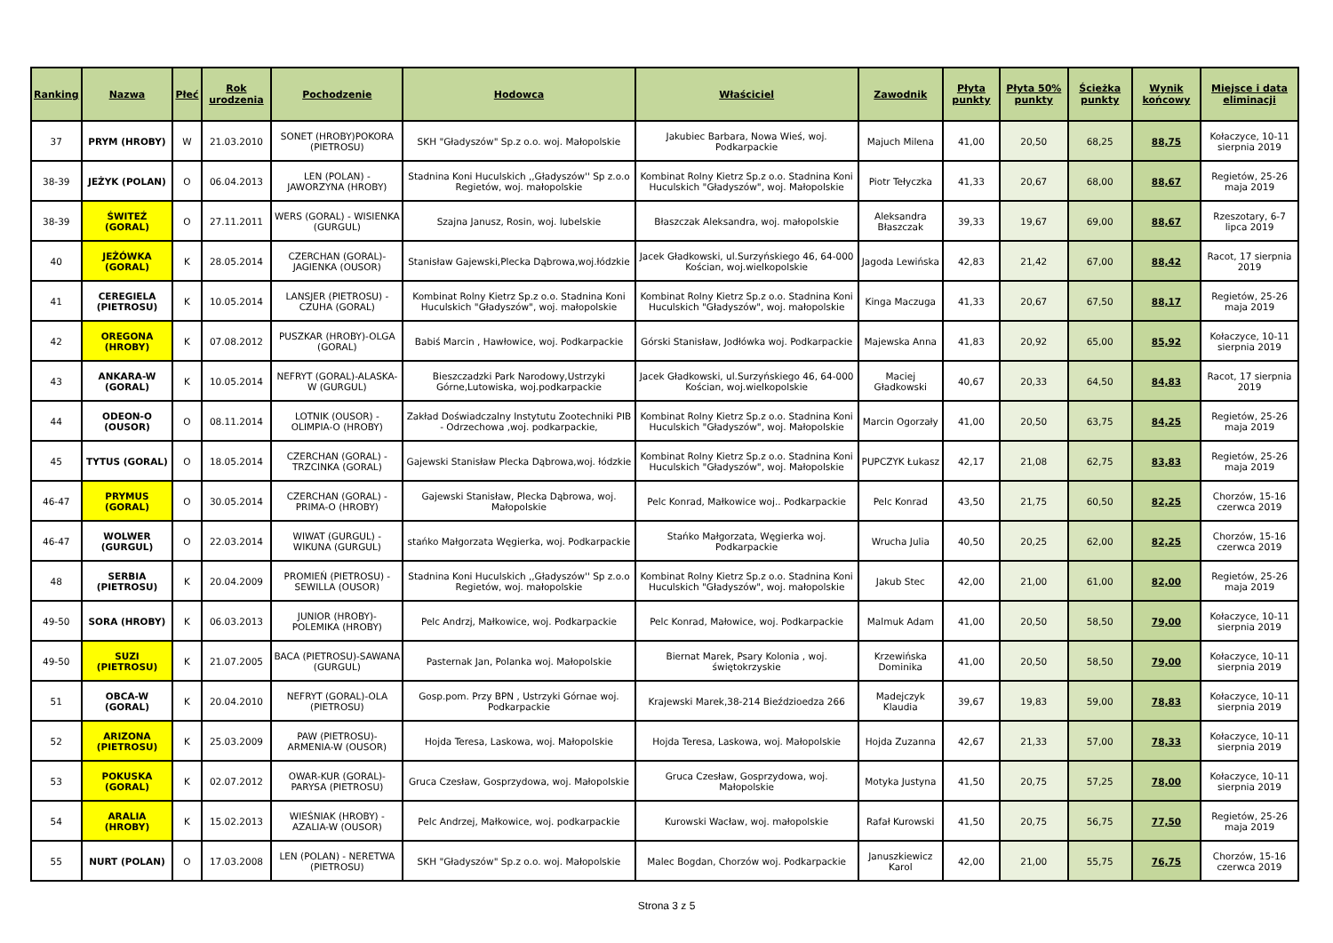| Ranking | Nazwa | Płeć | Rok urodzenia | Pochodzenie | Hodowca | Właściciel | Zawodnik | Płyta punkty | Płyta 50% punkty | Ścieżka punkty | Wynik końcowy | Miejsce i data eliminacji |
| --- | --- | --- | --- | --- | --- | --- | --- | --- | --- | --- | --- | --- |
| 37 | PRYM (HROBY) | W | 21.03.2010 | SONET (HROBY)POKORA (PIETROSU) | SKH "Gładyszów" Sp.z o.o. woj. Małopolskie | Jakubiec Barbara, Nowa Wieś, woj. Podkarpackie | Majuch Milena | 41,00 | 20,50 | 68,25 | 88,75 | Kołaczyce, 10-11 sierpnia 2019 |
| 38-39 | JEŻYK (POLAN) | O | 06.04.2013 | LEN (POLAN) - JAWORZYNA (HROBY) | Stadnina Koni Huculskich ,,Gładyszów'' Sp z.o.o Regietów, woj. małopolskie | Kombinat Rolny Kietrz Sp.z o.o. Stadnina Koni Huculskich "Gładyszów", woj. Małopolskie | Piotr Tełyczka | 41,33 | 20,67 | 68,00 | 88,67 | Regietów, 25-26 maja 2019 |
| 38-39 | ŚWITEŹ (GORAL) | O | 27.11.2011 | WERS (GORAL) - WISIENKA (GURGUL) | Szajna Janusz, Rosin, woj. lubelskie | Błaszczak Aleksandra, woj. małopolskie | Aleksandra Błaszczak | 39,33 | 19,67 | 69,00 | 88,67 | Rzeszotary, 6-7 lipca 2019 |
| 40 | JEŻÓWKA (GORAL) | K | 28.05.2014 | CZERCHAN (GORAL)-JAGIENKA (OUSOR) | Stanisław Gajewski,Plecka Dąbrowa,woj.łódzkie | Jacek Gładkowski, ul.Surzyńskiego 46, 64-000 Kościan, woj.wielkopolskie | Jagoda Lewińska | 42,83 | 21,42 | 67,00 | 88,42 | Racot, 17 sierpnia 2019 |
| 41 | CEREGIELA (PIETROSU) | K | 10.05.2014 | LANSJER (PIETROSU) - CZUHA (GORAL) | Kombinat Rolny Kietrz Sp.z o.o. Stadnina Koni Huculskich "Gładyszów", woj. małopolskie | Kombinat Rolny Kietrz Sp.z o.o. Stadnina Koni Huculskich "Gładyszów", woj. małopolskie | Kinga Maczuga | 41,33 | 20,67 | 67,50 | 88,17 | Regietów, 25-26 maja 2019 |
| 42 | OREGONA (HROBY) | K | 07.08.2012 | PUSZKAR (HROBY)-OLGA (GORAL) | Babiś Marcin , Hawłowice, woj. Podkarpackie | Górski Stanisław, Jodłówka woj. Podkarpackie | Majewska Anna | 41,83 | 20,92 | 65,00 | 85,92 | Kołaczyce, 10-11 sierpnia 2019 |
| 43 | ANKARA-W (GORAL) | K | 10.05.2014 | NEFRYT (GORAL)-ALASKA-W (GURGUL) | Bieszczadzki Park Narodowy,Ustrzyki Górne,Lutowiska, woj.podkarpackie | Jacek Gładkowski, ul.Surzyńskiego 46, 64-000 Kościan, woj.wielkopolskie | Maciej Gładkowski | 40,67 | 20,33 | 64,50 | 84,83 | Racot, 17 sierpnia 2019 |
| 44 | ODEON-O (OUSOR) | O | 08.11.2014 | LOTNIK (OUSOR) - OLIMPIA-O (HROBY) | Zakład Doświadczalny Instytutu Zootechniki PIB - Odrzechowa ,woj. podkarpackie, | Kombinat Rolny Kietrz Sp.z o.o. Stadnina Koni Huculskich "Gładyszów", woj. Małopolskie | Marcin Ogorzały | 41,00 | 20,50 | 63,75 | 84,25 | Regietów, 25-26 maja 2019 |
| 45 | TYTUS (GORAL) | O | 18.05.2014 | CZERCHAN (GORAL) - TRZCINKA (GORAL) | Gajewski Stanisław Plecka Dąbrowa,woj. łódzkie | Kombinat Rolny Kietrz Sp.z o.o. Stadnina Koni Huculskich "Gładyszów", woj. Małopolskie | PUPCZYK Łukasz | 42,17 | 21,08 | 62,75 | 83,83 | Regietów, 25-26 maja 2019 |
| 46-47 | PRYMUS (GORAL) | O | 30.05.2014 | CZERCHAN (GORAL) - PRIMA-O (HROBY) | Gajewski Stanisław, Plecka Dąbrowa, woj. Małopolskie | Pelc Konrad, Małkowice woj.. Podkarpackie | Pelc Konrad | 43,50 | 21,75 | 60,50 | 82,25 | Chorzów, 15-16 czerwca 2019 |
| 46-47 | WOLWER (GURGUL) | O | 22.03.2014 | WIWAT (GURGUL) - WIKUNA (GURGUL) | stańko Małgorzata Węgierka, woj. Podkarpackie | Stańko Małgorzata, Węgierka woj. Podkarpackie | Wrucha Julia | 40,50 | 20,25 | 62,00 | 82,25 | Chorzów, 15-16 czerwca 2019 |
| 48 | SERBIA (PIETROSU) | K | 20.04.2009 | PROMIEŃ (PIETROSU) - SEWILLA (OUSOR) | Stadnina Koni Huculskich ,,Gładyszów'' Sp z.o.o Regietów, woj. małopolskie | Kombinat Rolny Kietrz Sp.z o.o. Stadnina Koni Huculskich "Gładyszów", woj. małopolskie | Jakub Stec | 42,00 | 21,00 | 61,00 | 82,00 | Regietów, 25-26 maja 2019 |
| 49-50 | SORA (HROBY) | K | 06.03.2013 | JUNIOR (HROBY)-POLEMIKA (HROBY) | Pelc Andrzj, Małkowice, woj. Podkarpackie | Pelc Konrad, Małowice, woj. Podkarpackie | Malmuk Adam | 41,00 | 20,50 | 58,50 | 79,00 | Kołaczyce, 10-11 sierpnia 2019 |
| 49-50 | SUZI (PIETROSU) | K | 21.07.2005 | BACA (PIETROSU)-SAWANA (GURGUL) | Pasternak Jan, Polanka woj. Małopolskie | Biernat Marek, Psary Kolonia , woj. świętokrzyskie | Krzewińska Dominika | 41,00 | 20,50 | 58,50 | 79,00 | Kołaczyce, 10-11 sierpnia 2019 |
| 51 | OBCA-W (GORAL) | K | 20.04.2010 | NEFRYT (GORAL)-OLA (PIETROSU) | Gosp.pom. Przy BPN , Ustrzyki Górnae woj. Podkarpackie | Krajewski Marek,38-214 Bieździoedza 266 | Madejczyk Klaudia | 39,67 | 19,83 | 59,00 | 78,83 | Kołaczyce, 10-11 sierpnia 2019 |
| 52 | ARIZONA (PIETROSU) | K | 25.03.2009 | PAW (PIETROSU)-ARMENIA-W (OUSOR) | Hojda Teresa, Laskowa, woj. Małopolskie | Hojda Teresa, Laskowa, woj. Małopolskie | Hojda Zuzanna | 42,67 | 21,33 | 57,00 | 78,33 | Kołaczyce, 10-11 sierpnia 2019 |
| 53 | POKUSKA (GORAL) | K | 02.07.2012 | OWAR-KUR (GORAL)-PARYSA (PIETROSU) | Gruca Czesław, Gosprzydowa, woj. Małopolskie | Gruca Czesław, Gosprzydowa, woj. Małopolskie | Motyka Justyna | 41,50 | 20,75 | 57,25 | 78,00 | Kołaczyce, 10-11 sierpnia 2019 |
| 54 | ARALIA (HROBY) | K | 15.02.2013 | WIEŚNIAK (HROBY) - AZALIA-W (OUSOR) | Pelc Andrzej, Małkowice, woj. podkarpackie | Kurowski Wacław, woj. małopolskie | Rafał Kurowski | 41,50 | 20,75 | 56,75 | 77,50 | Regietów, 25-26 maja 2019 |
| 55 | NURT (POLAN) | O | 17.03.2008 | LEN (POLAN) - NERETWA (PIETROSU) | SKH "Gładyszów" Sp.z o.o. woj. Małopolskie | Malec Bogdan, Chorzów woj. Podkarpackie | Januszkiewicz Karol | 42,00 | 21,00 | 55,75 | 76,75 | Chorzów, 15-16 czerwca 2019 |
Strona 3 z 5